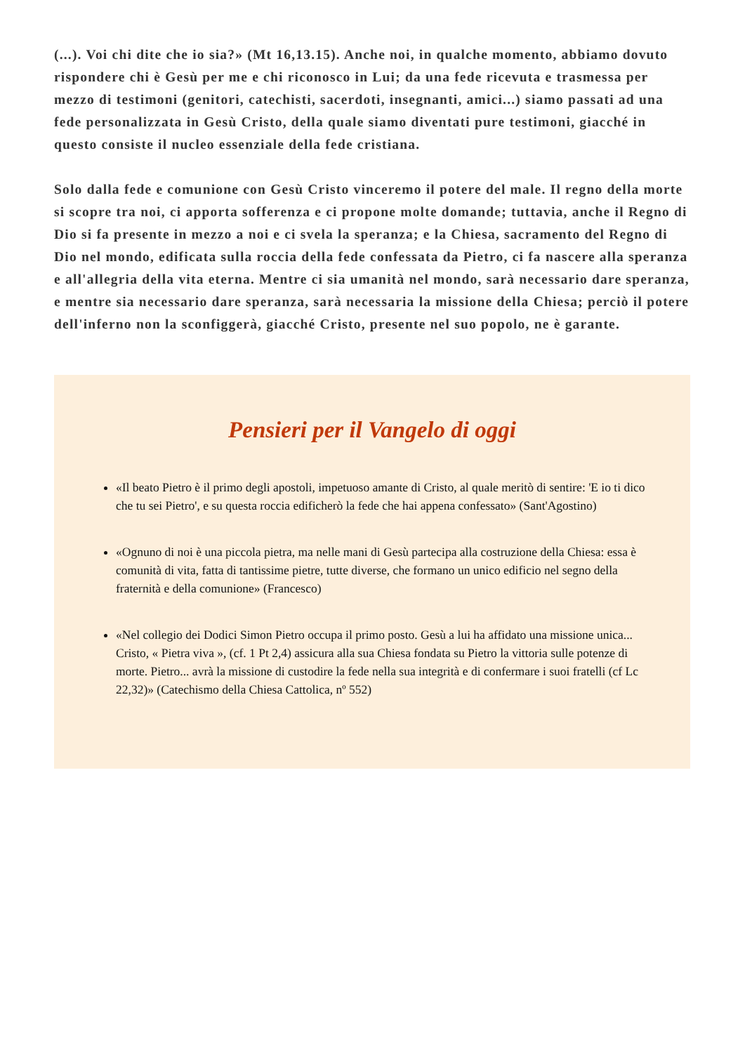(...). Voi chi dite che io sia?» (Mt 16,13.15). Anche noi, in qualche momento, abbiamo dovuto rispondere chi è Gesù per me e chi riconosco in Lui; da una fede ricevuta e trasmessa per mezzo di testimoni (genitori, catechisti, sacerdoti, insegnanti, amici...) siamo passati ad una fede personalizzata in Gesù Cristo, della quale siamo diventati pure testimoni, giacché in questo consiste il nucleo essenziale della fede cristiana.
Solo dalla fede e comunione con Gesù Cristo vinceremo il potere del male. Il regno della morte si scopre tra noi, ci apporta sofferenza e ci propone molte domande; tuttavia, anche il Regno di Dio si fa presente in mezzo a noi e ci svela la speranza; e la Chiesa, sacramento del Regno di Dio nel mondo, edificata sulla roccia della fede confessata da Pietro, ci fa nascere alla speranza e all'allegria della vita eterna. Mentre ci sia umanità nel mondo, sarà necessario dare speranza, e mentre sia necessario dare speranza, sarà necessaria la missione della Chiesa; perciò il potere dell'inferno non la sconfiggerà, giacché Cristo, presente nel suo popolo, ne è garante.
Pensieri per il Vangelo di oggi
«Il beato Pietro è il primo degli apostoli, impetuoso amante di Cristo, al quale meritò di sentire: 'E io ti dico che tu sei Pietro', e su questa roccia edificherò la fede che hai appena confessato» (Sant'Agostino)
«Ognuno di noi è una piccola pietra, ma nelle mani di Gesù partecipa alla costruzione della Chiesa: essa è comunità di vita, fatta di tantissime pietre, tutte diverse, che formano un unico edificio nel segno della fraternità e della comunione» (Francesco)
«Nel collegio dei Dodici Simon Pietro occupa il primo posto. Gesù a lui ha affidato una missione unica... Cristo, « Pietra viva », (cf. 1 Pt 2,4) assicura alla sua Chiesa fondata su Pietro la vittoria sulle potenze di morte. Pietro... avrà la missione di custodire la fede nella sua integrità e di confermare i suoi fratelli (cf Lc 22,32)» (Catechismo della Chiesa Cattolica, nº 552)